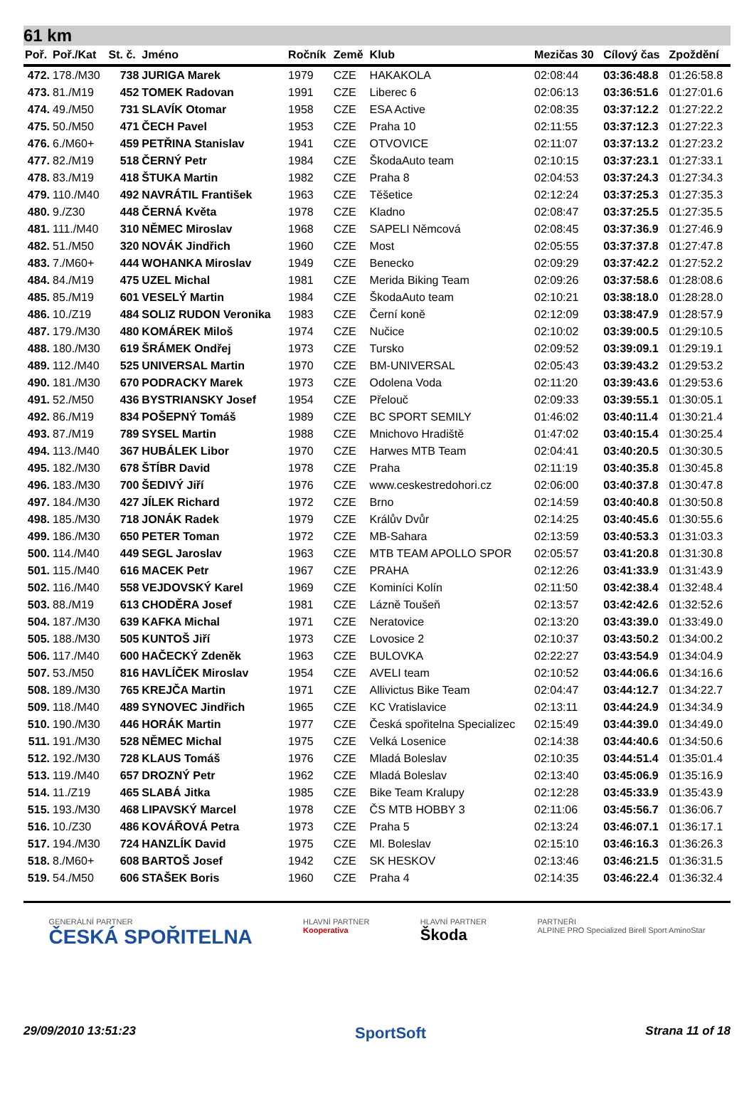61 km
| Poř. | Poř./Kat | St. č. | Jméno | Ročník | Země | Klub | Mezičas 30 | Cílový čas | Zpoždění |
| --- | --- | --- | --- | --- | --- | --- | --- | --- | --- |
| 472. | 178./M30 | 738 | JURIGA Marek | 1979 | CZE | HAKAKOLA | 02:08:44 | 03:36:48.8 | 01:26:58.8 |
| 473. | 81./M19 | 452 | TOMEK Radovan | 1991 | CZE | Liberec 6 | 02:06:13 | 03:36:51.6 | 01:27:01.6 |
| 474. | 49./M50 | 731 | SLAVÍK Otomar | 1958 | CZE | ESA Active | 02:08:35 | 03:37:12.2 | 01:27:22.2 |
| 475. | 50./M50 | 471 | ČECH Pavel | 1953 | CZE | Praha 10 | 02:11:55 | 03:37:12.3 | 01:27:22.3 |
| 476. | 6./M60+ | 459 | PETŘINA Stanislav | 1941 | CZE | OTVOVICE | 02:11:07 | 03:37:13.2 | 01:27:23.2 |
| 477. | 82./M19 | 518 | ČERNÝ Petr | 1984 | CZE | ŠkodaAuto team | 02:10:15 | 03:37:23.1 | 01:27:33.1 |
| 478. | 83./M19 | 418 | ŠTUKA Martin | 1982 | CZE | Praha 8 | 02:04:53 | 03:37:24.3 | 01:27:34.3 |
| 479. | 110./M40 | 492 | NAVRÁTIL František | 1963 | CZE | Těšetice | 02:12:24 | 03:37:25.3 | 01:27:35.3 |
| 480. | 9./Z30 | 448 | ČERNÁ Květa | 1978 | CZE | Kladno | 02:08:47 | 03:37:25.5 | 01:27:35.5 |
| 481. | 111./M40 | 310 | NĚMEC Miroslav | 1968 | CZE | SAPELI Němcová | 02:08:45 | 03:37:36.9 | 01:27:46.9 |
| 482. | 51./M50 | 320 | NOVÁK Jindřich | 1960 | CZE | Most | 02:05:55 | 03:37:37.8 | 01:27:47.8 |
| 483. | 7./M60+ | 444 | WOHANKA Miroslav | 1949 | CZE | Benecko | 02:09:29 | 03:37:42.2 | 01:27:52.2 |
| 484. | 84./M19 | 475 | UZEL Michal | 1981 | CZE | Merida Biking Team | 02:09:26 | 03:37:58.6 | 01:28:08.6 |
| 485. | 85./M19 | 601 | VESELÝ Martin | 1984 | CZE | ŠkodaAuto team | 02:10:21 | 03:38:18.0 | 01:28:28.0 |
| 486. | 10./Z19 | 484 | SOLIZ RUDON Veronika | 1983 | CZE | Černí koně | 02:12:09 | 03:38:47.9 | 01:28:57.9 |
| 487. | 179./M30 | 480 | KOMÁREK Miloš | 1974 | CZE | Nučice | 02:10:02 | 03:39:00.5 | 01:29:10.5 |
| 488. | 180./M30 | 619 | ŠRÁMEK Ondřej | 1973 | CZE | Tursko | 02:09:52 | 03:39:09.1 | 01:29:19.1 |
| 489. | 112./M40 | 525 | UNIVERSAL Martin | 1970 | CZE | BM-UNIVERSAL | 02:05:43 | 03:39:43.2 | 01:29:53.2 |
| 490. | 181./M30 | 670 | PODRACKY Marek | 1973 | CZE | Odolena Voda | 02:11:20 | 03:39:43.6 | 01:29:53.6 |
| 491. | 52./M50 | 436 | BYSTRIANSKY Josef | 1954 | CZE | Přelouč | 02:09:33 | 03:39:55.1 | 01:30:05.1 |
| 492. | 86./M19 | 834 | POŠEPNÝ Tomáš | 1989 | CZE | BC SPORT SEMILY | 01:46:02 | 03:40:11.4 | 01:30:21.4 |
| 493. | 87./M19 | 789 | SYSEL Martin | 1988 | CZE | Mnichovo Hradiště | 01:47:02 | 03:40:15.4 | 01:30:25.4 |
| 494. | 113./M40 | 367 | HUBÁLEK Libor | 1970 | CZE | Harwes MTB Team | 02:04:41 | 03:40:20.5 | 01:30:30.5 |
| 495. | 182./M30 | 678 | ŠTÍBR David | 1978 | CZE | Praha | 02:11:19 | 03:40:35.8 | 01:30:45.8 |
| 496. | 183./M30 | 700 | ŠEDIVÝ Jiří | 1976 | CZE | www.ceskestredohori.cz | 02:06:00 | 03:40:37.8 | 01:30:47.8 |
| 497. | 184./M30 | 427 | JÍLEK Richard | 1972 | CZE | Brno | 02:14:59 | 03:40:40.8 | 01:30:50.8 |
| 498. | 185./M30 | 718 | JONÁK Radek | 1979 | CZE | Králův Dvůr | 02:14:25 | 03:40:45.6 | 01:30:55.6 |
| 499. | 186./M30 | 650 | PETER Toman | 1972 | CZE | MB-Sahara | 02:13:59 | 03:40:53.3 | 01:31:03.3 |
| 500. | 114./M40 | 449 | SEGL Jaroslav | 1963 | CZE | MTB TEAM APOLLO SPOR | 02:05:57 | 03:41:20.8 | 01:31:30.8 |
| 501. | 115./M40 | 616 | MACEK Petr | 1967 | CZE | PRAHA | 02:12:26 | 03:41:33.9 | 01:31:43.9 |
| 502. | 116./M40 | 558 | VEJDOVSKÝ Karel | 1969 | CZE | Kominíci Kolín | 02:11:50 | 03:42:38.4 | 01:32:48.4 |
| 503. | 88./M19 | 613 | CHODĚRA Josef | 1981 | CZE | Lázně Toušeň | 02:13:57 | 03:42:42.6 | 01:32:52.6 |
| 504. | 187./M30 | 639 | KAFKA Michal | 1971 | CZE | Neratovice | 02:13:20 | 03:43:39.0 | 01:33:49.0 |
| 505. | 188./M30 | 505 | KUNTOŠ Jiří | 1973 | CZE | Lovosice 2 | 02:10:37 | 03:43:50.2 | 01:34:00.2 |
| 506. | 117./M40 | 600 | HAČECKÝ Zdeněk | 1963 | CZE | BULOVKA | 02:22:27 | 03:43:54.9 | 01:34:04.9 |
| 507. | 53./M50 | 816 | HAVLÍČEK Miroslav | 1954 | CZE | AVELI team | 02:10:52 | 03:44:06.6 | 01:34:16.6 |
| 508. | 189./M30 | 765 | KREJČA Martin | 1971 | CZE | Allivictus Bike Team | 02:04:47 | 03:44:12.7 | 01:34:22.7 |
| 509. | 118./M40 | 489 | SYNOVEC Jindřich | 1965 | CZE | KC Vratislavice | 02:13:11 | 03:44:24.9 | 01:34:34.9 |
| 510. | 190./M30 | 446 | HORÁK Martin | 1977 | CZE | Česká spořitelna Specializec | 02:15:49 | 03:44:39.0 | 01:34:49.0 |
| 511. | 191./M30 | 528 | NĚMEC Michal | 1975 | CZE | Velká Losenice | 02:14:38 | 03:44:40.6 | 01:34:50.6 |
| 512. | 192./M30 | 728 | KLAUS Tomáš | 1976 | CZE | Mladá Boleslav | 02:10:35 | 03:44:51.4 | 01:35:01.4 |
| 513. | 119./M40 | 657 | DROZNÝ Petr | 1962 | CZE | Mladá Boleslav | 02:13:40 | 03:45:06.9 | 01:35:16.9 |
| 514. | 11./Z19 | 465 | SLABÁ Jitka | 1985 | CZE | Bike Team Kralupy | 02:12:28 | 03:45:33.9 | 01:35:43.9 |
| 515. | 193./M30 | 468 | LIPAVSKÝ Marcel | 1978 | CZE | ČS MTB HOBBY 3 | 02:11:06 | 03:45:56.7 | 01:36:06.7 |
| 516. | 10./Z30 | 486 | KOVÁŘOVÁ Petra | 1973 | CZE | Praha 5 | 02:13:24 | 03:46:07.1 | 01:36:17.1 |
| 517. | 194./M30 | 724 | HANZLÍK David | 1975 | CZE | Ml. Boleslav | 02:15:10 | 03:46:16.3 | 01:36:26.3 |
| 518. | 8./M60+ | 608 | BARTOŠ Josef | 1942 | CZE | SK HESKOV | 02:13:46 | 03:46:21.5 | 01:36:31.5 |
| 519. | 54./M50 | 606 | STAŠEK Boris | 1960 | CZE | Praha 4 | 02:14:35 | 03:46:22.4 | 01:36:32.4 |
GENERÁLNÍ PARTNER
ČESKÁ SPOŘITELNA HLAVNÍ PARTNER
Kooperativa HLAVNÍ PARTNER
Škoda PARTNEŘI
ALPINE PRO Specialized Birell Sport AminoStar
29/09/2010 13:51:23 SportSoft Strana 11 of 18